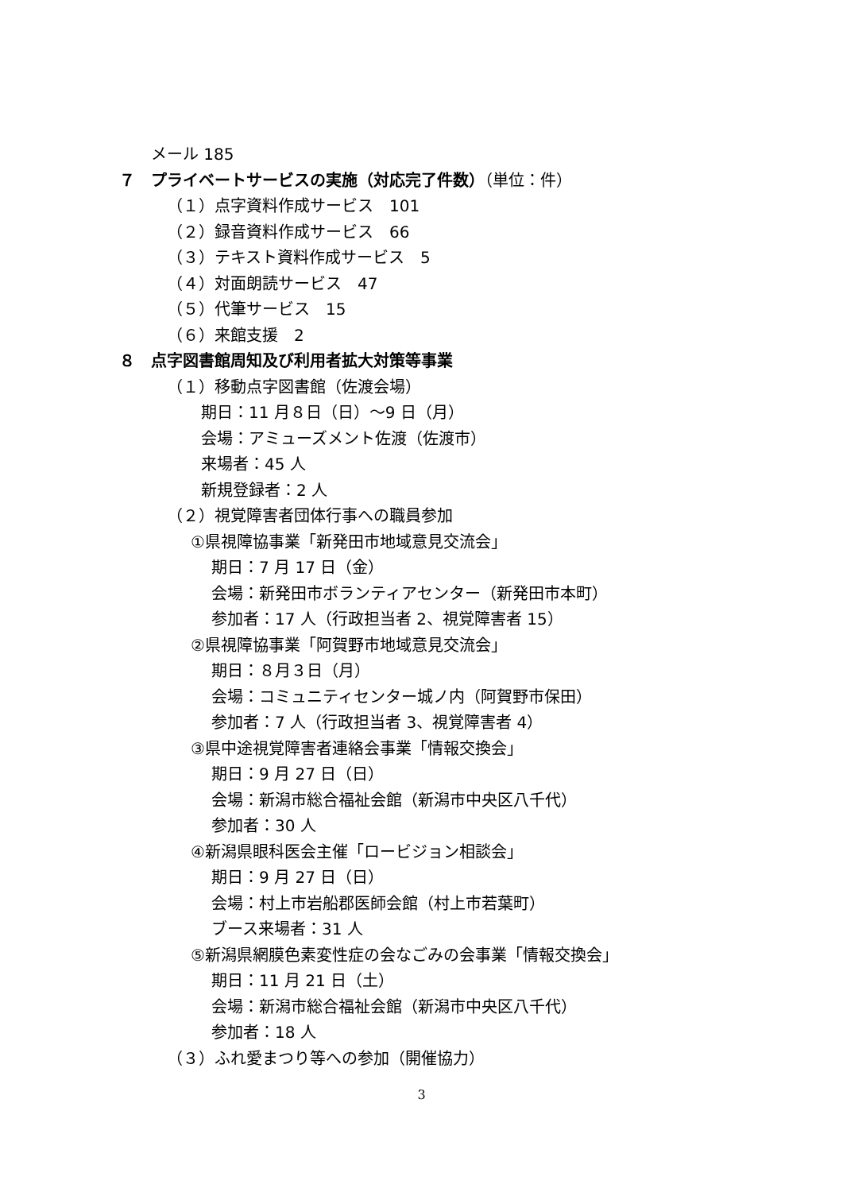メール 185
７　プライベートサービスの実施（対応完了件数）（単位：件）
（１）点字資料作成サービス　101
（２）録音資料作成サービス　66
（３）テキスト資料作成サービス　5
（４）対面朗読サービス　47
（５）代筆サービス　15
（６）来館支援　2
８　点字図書館周知及び利用者拡大対策等事業
（１）移動点字図書館（佐渡会場）
期日：11 月８日（日）～9 日（月）
会場：アミューズメント佐渡（佐渡市）
来場者：45 人
新規登録者：2 人
（２）視覚障害者団体行事への職員参加
①県視障協事業「新発田市地域意見交流会」
期日：7 月 17 日（金）
会場：新発田市ボランティアセンター（新発田市本町）
参加者：17 人（行政担当者 2、視覚障害者 15）
②県視障協事業「阿賀野市地域意見交流会」
期日：８月３日（月）
会場：コミュニティセンター城ノ内（阿賀野市保田）
参加者：7 人（行政担当者 3、視覚障害者 4）
③県中途視覚障害者連絡会事業「情報交換会」
期日：9 月 27 日（日）
会場：新潟市総合福祉会館（新潟市中央区八千代）
参加者：30 人
④新潟県眼科医会主催「ロービジョン相談会」
期日：9 月 27 日（日）
会場：村上市岩船郡医師会館（村上市若葉町）
ブース来場者：31 人
⑤新潟県網膜色素変性症の会なごみの会事業「情報交換会」
期日：11 月 21 日（土）
会場：新潟市総合福祉会館（新潟市中央区八千代）
参加者：18 人
（３）ふれ愛まつり等への参加（開催協力）
3